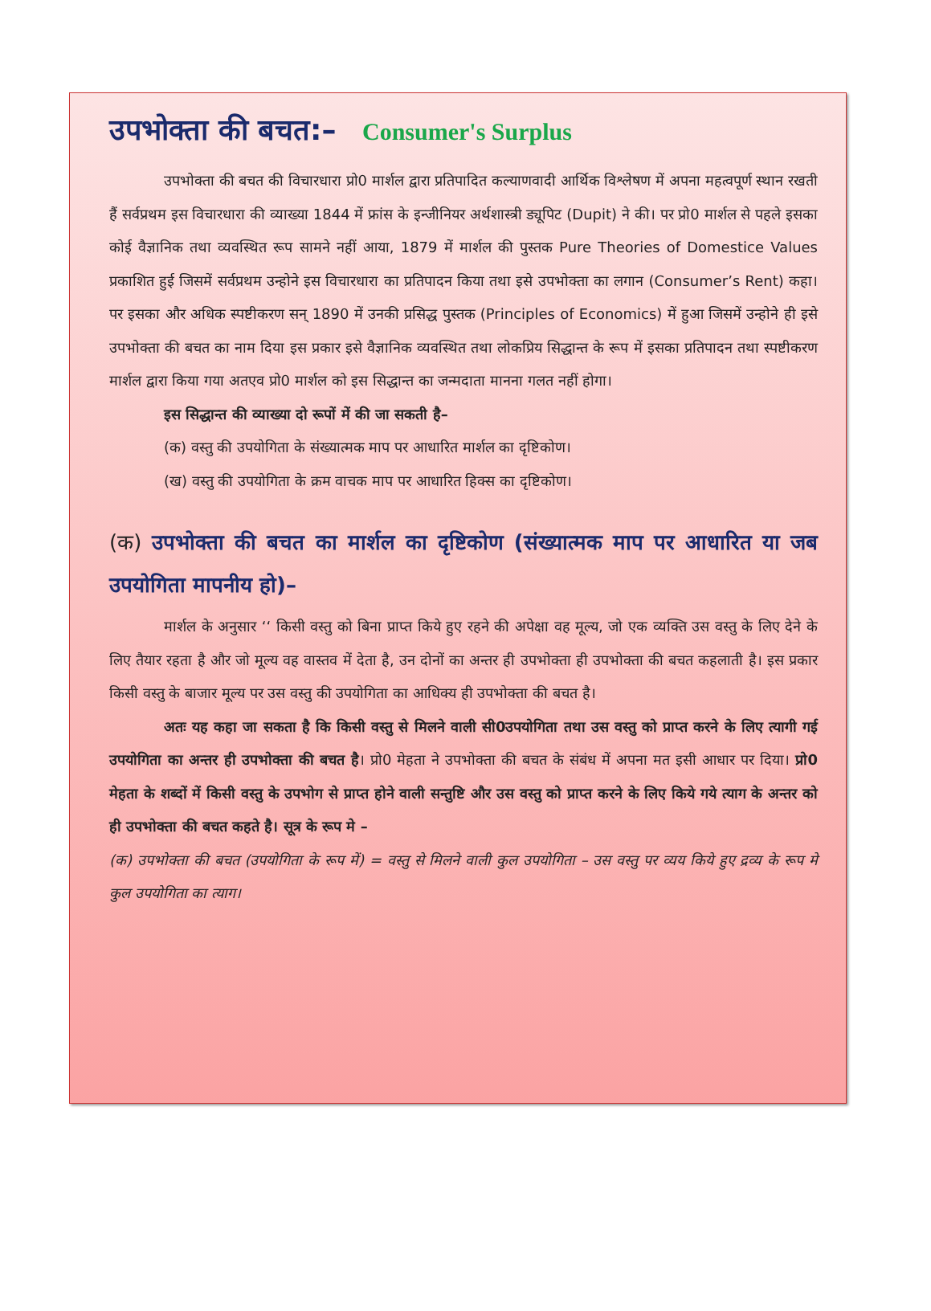उपभोक्ता की बचत:– Consumer's Surplus
उपभोक्ता की बचत की विचारधारा प्रो0 मार्शल द्वारा प्रतिपादित कल्याणवादी आर्थिक विश्लेषण में अपना महत्वपूर्ण स्थान रखती हैं सर्वप्रथम इस विचारधारा की व्याख्या 1844 में फ्रांस के इन्जीनियर अर्थशास्त्री ड्यूपिट (Dupit) ने की। पर प्रो0 मार्शल से पहले इसका कोई वैज्ञानिक तथा व्यवस्थित रूप सामने नहीं आया, 1879 में मार्शल की पुस्तक Pure Theories of Domestice Values प्रकाशित हुई जिसमें सर्वप्रथम उन्होने इस विचारधारा का प्रतिपादन किया तथा इसे उपभोक्ता का लगान (Consumer’s Rent) कहा। पर इसका और अधिक स्पष्टीकरण सन् 1890 में उनकी प्रसिद्ध पुस्तक (Principles of Economics) में हुआ जिसमें उन्होने ही इसे उपभोक्ता की बचत का नाम दिया इस प्रकार इसे वैज्ञानिक व्यवस्थित तथा लोकप्रिय सिद्धान्त के रूप में इसका प्रतिपादन तथा स्पष्टीकरण मार्शल द्वारा किया गया अतएव प्रो0 मार्शल को इस सिद्धान्त का जन्मदाता मानना गलत नहीं होगा।
इस सिद्धान्त की व्याख्या दो रूपों में की जा सकती है–
(क) वस्तु की उपयोगिता के संख्यात्मक माप पर आधारित मार्शल का दृष्टिकोण।
(ख) वस्तु की उपयोगिता के क्रम वाचक माप पर आधारित हिक्स का दृष्टिकोण।
(क) उपभोक्ता की बचत का मार्शल का दृष्टिकोण (संख्यात्मक माप पर आधारित या जब उपयोगिता मापनीय हो)–
मार्शल के अनुसार ‘‘ किसी वस्तु को बिना प्राप्त किये हुए रहने की अपेक्षा वह मूल्य, जो एक व्यक्ति उस वस्तु के लिए देने के लिए तैयार रहता है और जो मूल्य वह वास्तव में देता है, उन दोनों का अन्तर ही उपभोक्ता ही उपभोक्ता की बचत कहलाती है। इस प्रकार किसी वस्तु के बाजार मूल्य पर उस वस्तु की उपयोगिता का आधिक्य ही उपभोक्ता की बचत है।
अतः यह कहा जा सकता है कि किसी वस्तु से मिलने वाली सी0उपयोगिता तथा उस वस्तु को प्राप्त करने के लिए त्यागी गई उपयोगिता का अन्तर ही उपभोक्ता की बचत है। प्रो0 मेहता ने उपभोक्ता की बचत के संबंध में अपना मत इसी आधार पर दिया। प्रो0 मेहता के शब्दों में किसी वस्तु के उपभोग से प्राप्त होने वाली सन्तुष्टि और उस वस्तु को प्राप्त करने के लिए किये गये त्याग के अन्तर को ही उपभोक्ता की बचत कहते है। सूत्र के रूप मे –
(क) उपभोक्ता की बचत (उपयोगिता के रूप में) = वस्तु से मिलने वाली कुल उपयोगिता – उस वस्तु पर व्यय किये हुए द्रव्य के रूप मे कुल उपयोगिता का त्याग।